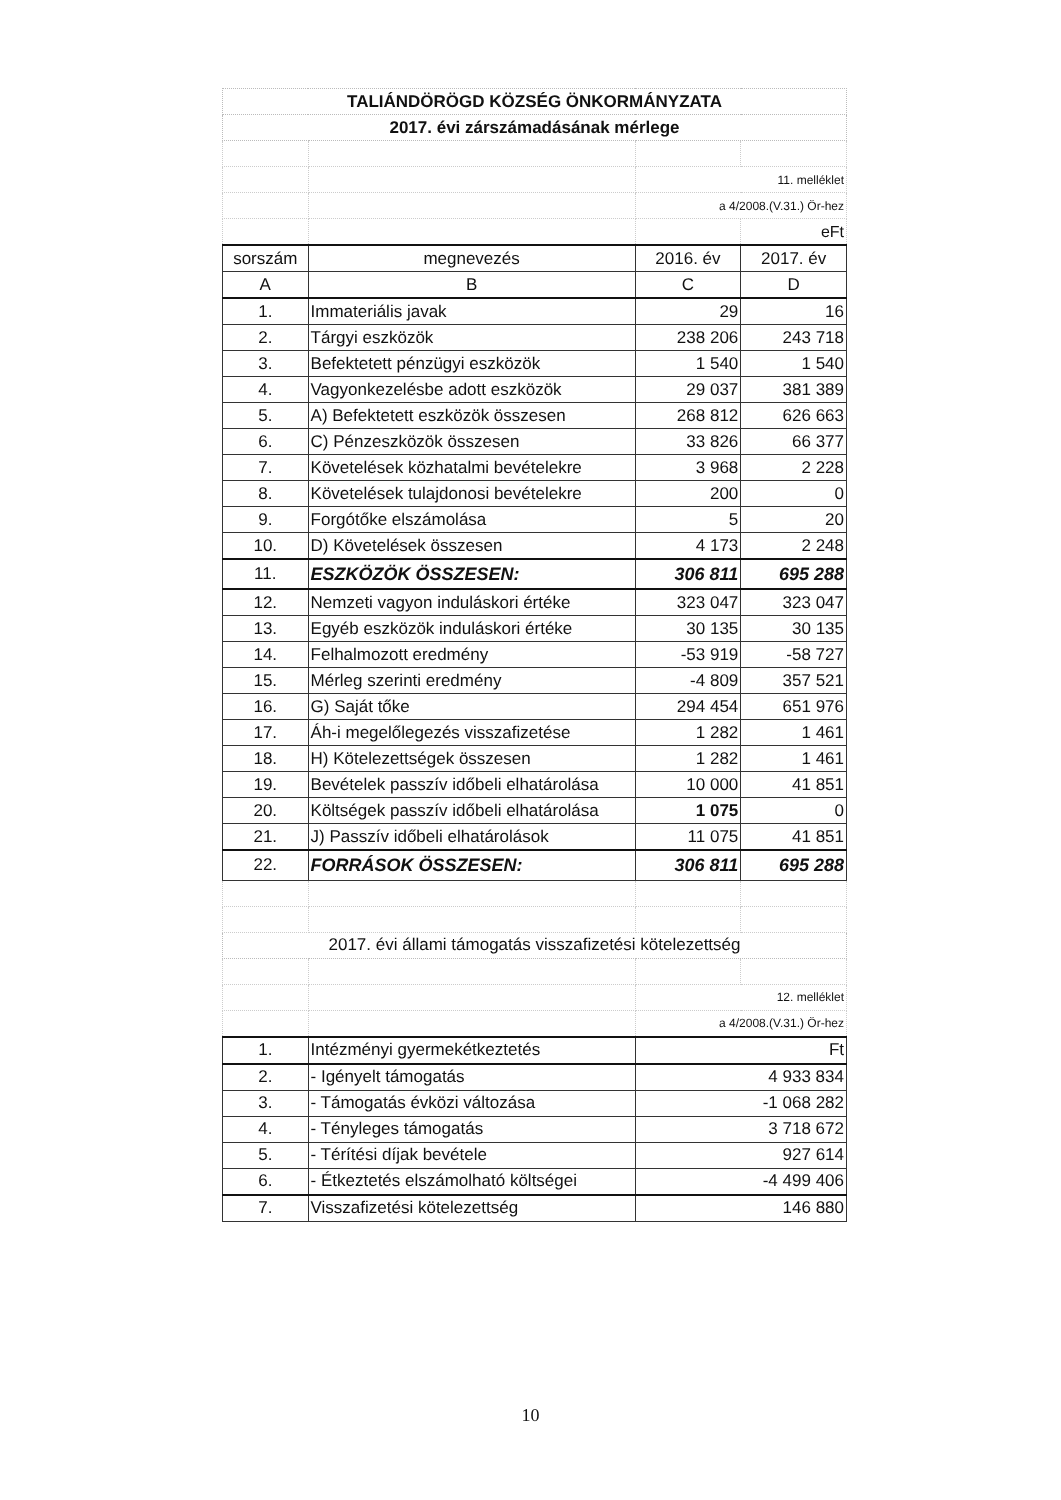| TALIÁNDÖRÖGD KÖZSÉG ÖNKORMÁNYZATA | | | |
| 2017. évi zárszámadásának mérlege | | | |
| | | 11. melléklet | |
| | | a 4/2008.(V.31.) Ör-hez | |
| | | | eFt |
| sorszám | megnevezés | 2016. év | 2017. év |
| A | B | C | D |
| 1. | Immateriális javak | 29 | 16 |
| 2. | Tárgyi eszközök | 238 206 | 243 718 |
| 3. | Befektetett pénzügyi eszközök | 1 540 | 1 540 |
| 4. | Vagyonkezelésbe adott eszközök | 29 037 | 381 389 |
| 5. | A) Befektetett eszközök összesen | 268 812 | 626 663 |
| 6. | C) Pénzeszközök összesen | 33 826 | 66 377 |
| 7. | Követelések közhatalmi bevételekre | 3 968 | 2 228 |
| 8. | Követelések tulajdonosi bevételekre | 200 | 0 |
| 9. | Forgótőke elszámolása | 5 | 20 |
| 10. | D) Követelések összesen | 4 173 | 2 248 |
| 11. | ESZKÖZÖK ÖSSZESEN: | 306 811 | 695 288 |
| 12. | Nemzeti vagyon induláskori értéke | 323 047 | 323 047 |
| 13. | Egyéb eszközök induláskori értéke | 30 135 | 30 135 |
| 14. | Felhalmozott eredmény | -53 919 | -58 727 |
| 15. | Mérleg szerinti eredmény | -4 809 | 357 521 |
| 16. | G) Saját tőke | 294 454 | 651 976 |
| 17. | Áh-i megelőlegezés visszafizetése | 1 282 | 1 461 |
| 18. | H) Kötelezettségek összesen | 1 282 | 1 461 |
| 19. | Bevételek passzív időbeli elhatárolása | 10 000 | 41 851 |
| 20. | Költségek passzív időbeli elhatárolása | 1 075 | 0 |
| 21. | J) Passzív időbeli elhatárolások | 11 075 | 41 851 |
| 22. | FORRÁSOK ÖSSZESEN: | 306 811 | 695 288 |
| 2017. évi állami támogatás visszafizetési kötelezettség | | | |
| | | 12. melléklet | |
| | | a 4/2008.(V.31.) Ör-hez | |
| 1. | Intézményi gyermekétkeztetés | Ft | |
| 2. | - Igényelt támogatás | 4 933 834 | |
| 3. | - Támogatás évközi változása | -1 068 282 | |
| 4. | - Tényleges támogatás | 3 718 672 | |
| 5. | - Térítési díjak bevétele | 927 614 | |
| 6. | - Étkeztetés elszámolható költségei | -4 499 406 | |
| 7. | Visszafizetési kötelezettség | 146 880 | |
10